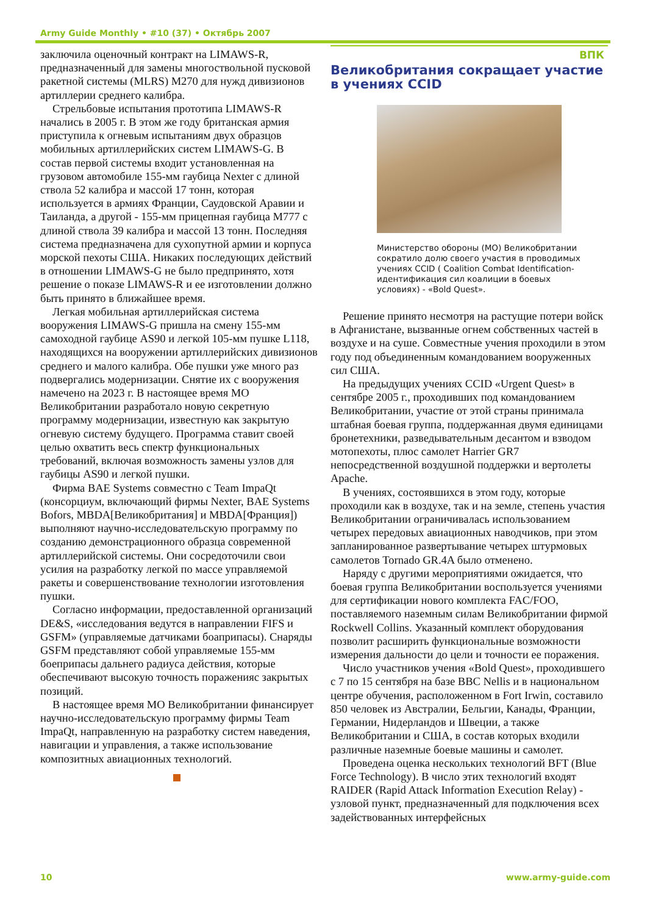Army Guide Monthly • #10 (37) • Октябрь 2007
заключила оценочный контракт на LIMAWS-R, предназначенный для замены многоствольной пусковой ракетной системы (MLRS) M270 для нужд дивизионов артиллерии среднего калибра.
Стрельбовые испытания прототипа LIMAWS-R начались в 2005 г. В этом же году британская армия приступила к огневым испытаниям двух образцов мобильных артиллерийских систем LIMAWS-G. В состав первой системы входит установленная на грузовом автомобиле 155-мм гаубица Nexter с длиной ствола 52 калибра и массой 17 тонн, которая используется в армиях Франции, Саудовской Аравии и Таиланда, а другой - 155-мм прицепная гаубица M777 с длиной ствола 39 калибра и массой 13 тонн. Последняя система предназначена для сухопутной армии и корпуса морской пехоты США. Никаких последующих действий в отношении LIMAWS-G не было предпринято, хотя решение о показе LIMAWS-R и ее изготовлении должно быть принято в ближайшее время.
Легкая мобильная артиллерийская система вооружения LIMAWS-G пришла на смену 155-мм самоходной гаубице AS90 и легкой 105-мм пушке L118, находящихся на вооружении артиллерийских дивизионов среднего и малого калибра. Обе пушки уже много раз подвергались модернизации. Снятие их с вооружения намечено на 2023 г. В настоящее время МО Великобритании разработало новую секретную программу модернизации, известную как закрытую огневую систему будущего. Программа ставит своей целью охватить весь спектр функциональных требований, включая возможность замены узлов для гаубицы AS90 и легкой пушки.
Фирма BAE Systems совместно с Team ImpaQt (консорциум, включающий фирмы Nexter, BAE Systems Bofors, MBDA[Великобритания] и MBDA[Франция]) выполняют научно-исследовательскую программу по созданию демонстрационного образца современной артиллерийской системы. Они сосредоточили свои усилия на разработку легкой по массе управляемой ракеты и совершенствование технологии изготовления пушки.
Согласно информации, предоставленной организаций DE&S, «исследования ведутся в направлении FIFS и GSFM» (управляемые датчиками боаприпасы). Снаряды GSFM представляют собой управляемые 155-мм боеприпасы дальнего радиуса действия, которые обеспечивают высокую точность пораженияс закрытых позиций.
В настоящее время МО Великобритании финансирует научно-исследовательскую программу фирмы Team ImpaQt, направленную на разработку систем наведения, навигации и управления, а также использование композитных авиационных технологий.
ВПК
Великобритания сокращает участие в учениях CCID
Министерство обороны (МО) Великобритании сократило долю своего участия в проводимых учениях CCID ( Coalition Combat Identification-идентификация сил коалиции в боевых условиях) - «Bold Quest».
Решение принято несмотря на растущие потери войск в Афганистане, вызванные огнем собственных частей в воздухе и на суше. Совместные учения проходили в этом году под объединенным командованием вооруженных сил США.
На предыдущих учениях CCID «Urgent Quest» в сентябре 2005 г., проходивших под командованием Великобритании, участие от этой страны принимала штабная боевая группа, поддержанная двумя единицами бронетехники, разведывательным десантом и взводом мотопехоты, плюс самолет Harrier GR7 непосредственной воздушной поддержки и вертолеты Apache.
В учениях, состоявшихся в этом году, которые проходили как в воздухе, так и на земле, степень участия Великобритании ограничивалась использованием четырех передовых авиационных наводчиков, при этом запланированное развертывание четырех штурмовых самолетов Tornado GR.4A было отменено.
Наряду с другими мероприятиями ожидается, что боевая группа Великобритании воспользуется учениями для сертификации нового комплекта FAC/FOO, поставляемого наземным силам Великобритании фирмой Rockwell Collins. Указанный комплект оборудования позволит расширить функциональные возможности измерения дальности до цели и точности ее поражения.
Число участников учения «Bold Quest», проходившего с 7 по 15 сентября на базе ВВС Nellis и в национальном центре обучения, расположенном в Fort Irwin, составило 850 человек из Австралии, Бельгии, Канады, Франции, Германии, Нидерландов и Швеции, а также Великобритании и США, в состав которых входили различные наземные боевые машины и самолет.
Проведена оценка нескольких технологий BFT (Blue Force Technology). В число этих технологий входят RAIDER (Rapid Attack Information Execution Relay) - узловой пункт, предназначенный для подключения всех задействованных интерфейсных
10 www.army-guide.com